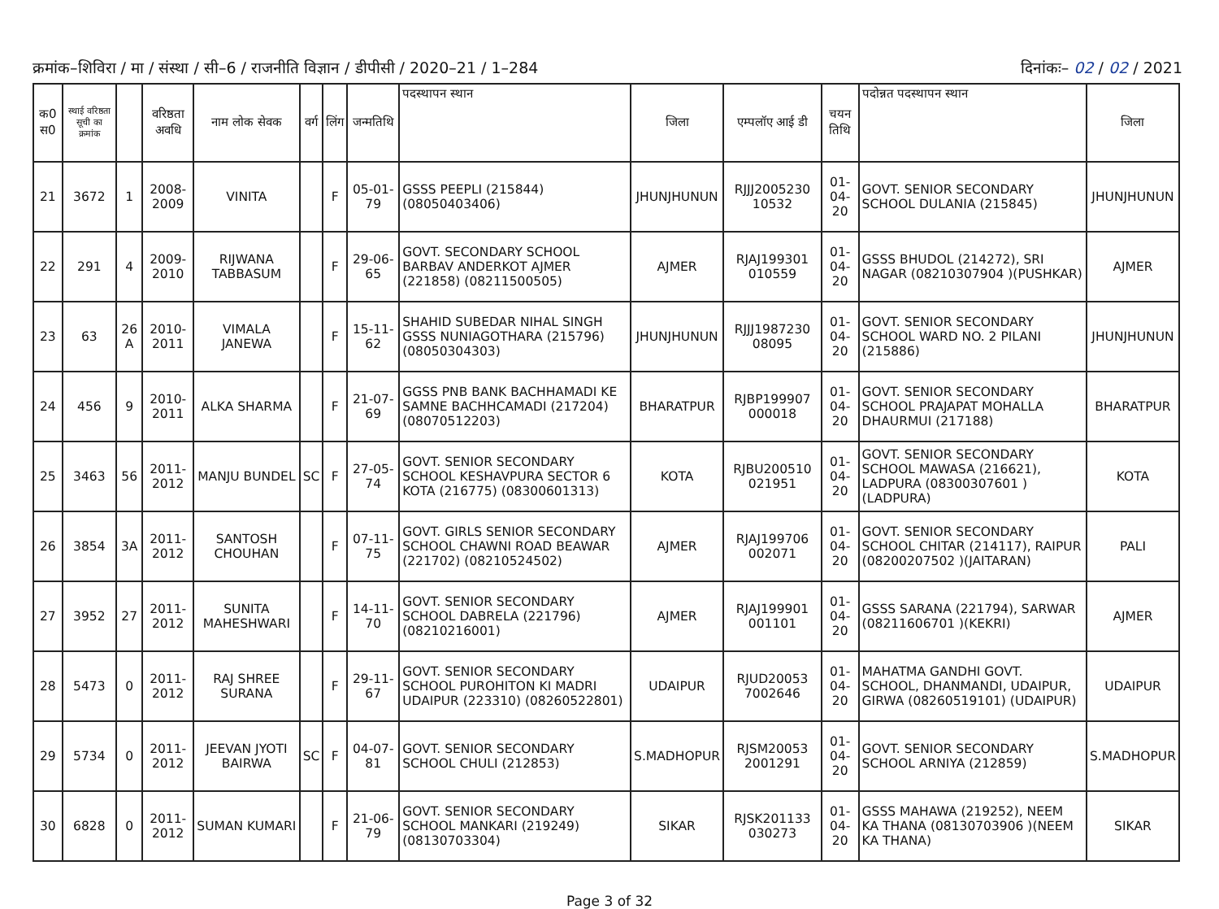क्रमांक–शिविरा / मा / संस्था / सी–6 / राजनीति विज्ञान / डीपीसी / 2020–21 / 1–284
दिनांकः– 02 / 02 / 2021
| क0 स0 | स्थाई वरिष्ठता सूची का क्रमांक | | वरिष्ठता अवधि | नाम लोक सेवक | वर्ग | लिंग | जन्मतिथि | पदस्थापन स्थान | जिला | एम्पलॉए आई डी | चयन तिथि | पदोन्नत पदस्थापन स्थान | जिला |
| --- | --- | --- | --- | --- | --- | --- | --- | --- | --- | --- | --- | --- | --- |
| 21 | 3672 | 1 | 2008-2009 | VINITA | | F | 05-01-79 | GSSS PEEPLI (215844) (08050403406) | JHUNJHUNUN | RJJJ2005230 10532 | 01-04-20 | GOVT. SENIOR SECONDARY SCHOOL DULANIA (215845) | JHUNJHUNUN |
| 22 | 291 | 4 | 2009-2010 | RIJWANA TABBASUM | | F | 29-06-65 | GOVT. SECONDARY SCHOOL BARBAV ANDERKOT AJMER (221858) (08211500505) | AJMER | RJAJ199301 010559 | 01-04-20 | GSSS BHUDOL (214272), SRI NAGAR (08210307904 )(PUSHKAR) | AJMER |
| 23 | 63 | 26 A | 2010-2011 | VIMALA JANEWA | | F | 15-11-62 | SHAHID SUBEDAR NIHAL SINGH GSSS NUNIAGOTHARA (215796) (08050304303) | JHUNJHUNUN | RJJJ1987230 08095 | 01-04-20 | GOVT. SENIOR SECONDARY SCHOOL WARD NO. 2 PILANI (215886) | JHUNJHUNUN |
| 24 | 456 | 9 | 2010-2011 | ALKA SHARMA | | F | 21-07-69 | GGSS PNB BANK BACHHAMADI KE SAMNE BACHHCAMADI (217204) (08070512203) | BHARATPUR | RJBP199907 000018 | 01-04-20 | GOVT. SENIOR SECONDARY SCHOOL PRAJAPAT MOHALLA DHAURMUI (217188) | BHARATPUR |
| 25 | 3463 | 56 | 2011-2012 | MANJU BUNDEL | SC | F | 27-05-74 | GOVT. SENIOR SECONDARY SCHOOL KESHAVPURA SECTOR 6 KOTA (216775) (08300601313) | KOTA | RJBU200510 021951 | 01-04-20 | GOVT. SENIOR SECONDARY SCHOOL MAWASA (216621), LADPURA (08300307601 )(LADPURA) | KOTA |
| 26 | 3854 | 3A | 2011-2012 | SANTOSH CHOUHAN | | F | 07-11-75 | GOVT. GIRLS SENIOR SECONDARY SCHOOL CHAWNI ROAD BEAWAR (221702) (08210524502) | AJMER | RJAJ199706 002071 | 01-04-20 | GOVT. SENIOR SECONDARY SCHOOL CHITAR (214117), RAIPUR (08200207502 )(JAITARAN) | PALI |
| 27 | 3952 | 27 | 2011-2012 | SUNITA MAHESHWARI | | F | 14-11-70 | GOVT. SENIOR SECONDARY SCHOOL DABRELA (221796) (08210216001) | AJMER | RJAJ199901 001101 | 01-04-20 | GSSS SARANA (221794), SARWAR (08211606701 )(KEKRI) | AJMER |
| 28 | 5473 | 0 | 2011-2012 | RAJ SHREE SURANA | | F | 29-11-67 | GOVT. SENIOR SECONDARY SCHOOL PUROHITON KI MADRI UDAIPUR (223310) (08260522801) | UDAIPUR | RJUD20053 7002646 | 01-04-20 | MAHATMA GANDHI GOVT. SCHOOL, DHANMANDI, UDAIPUR, GIRWA (08260519101) (UDAIPUR) | UDAIPUR |
| 29 | 5734 | 0 | 2011-2012 | JEEVAN JYOTI BAIRWA | SC | F | 04-07-81 | GOVT. SENIOR SECONDARY SCHOOL CHULI (212853) | S.MADHOPUR | RJSM20053 2001291 | 01-04-20 | GOVT. SENIOR SECONDARY SCHOOL ARNIYA (212859) | S.MADHOPUR |
| 30 | 6828 | 0 | 2011-2012 | SUMAN KUMARI | | F | 21-06-79 | GOVT. SENIOR SECONDARY SCHOOL MANKARI (219249) (08130703304) | SIKAR | RJSK201133 030273 | 01-04-20 | GSSS MAHAWA (219252), NEEM KA THANA (08130703906 )(NEEM KA THANA) | SIKAR |
Page 3 of 32